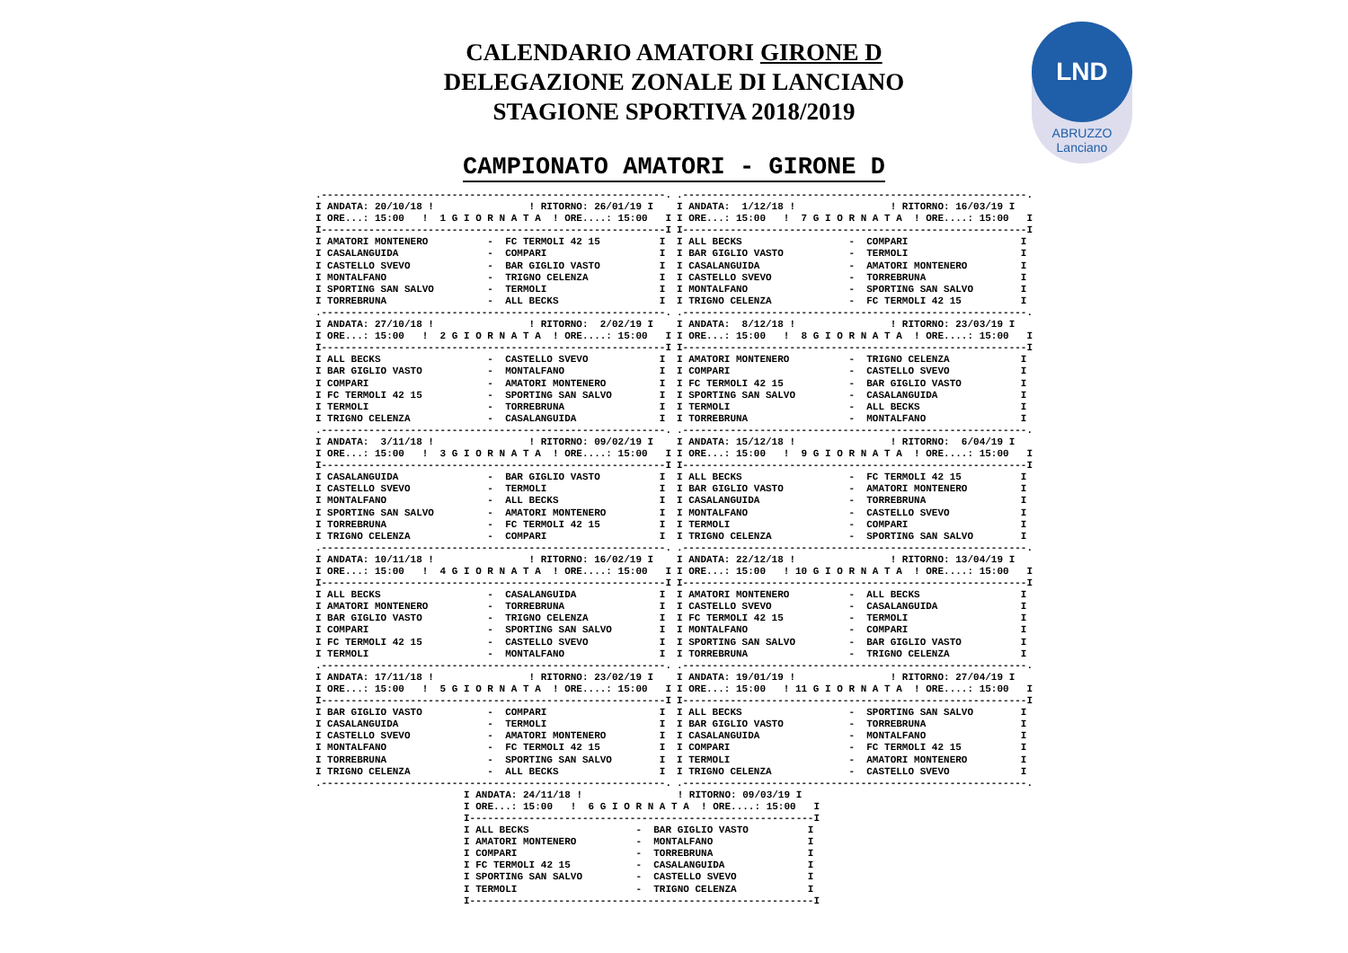CALENDARIO AMATORI GIRONE D
DELEGAZIONE ZONALE DI LANCIANO
STAGIONE SPORTIVA 2018/2019
LND
ABRUZZO Lanciano
CAMPIONATO AMATORI - GIRONE D
.----------------------------------------------------------.
I ANDATA: 20/10/18 !                ! RITORNO: 26/01/19 I
I ORE...: 15:00   !  1 G I O R N A T A  ! ORE....: 15:00   I
I----------------------------------------------------------I
I AMATORI MONTENERO          -  FC TERMOLI 42 15          I
I CASALANGUIDA               -  COMPARI                   I
I CASTELLO SVEVO             -  BAR GIGLIO VASTO          I
I MONTALFANO                 -  TRIGNO CELENZA            I
I SPORTING SAN SALVO         -  TERMOLI                   I
I TORREBRUNA                 -  ALL BECKS                 I
.----------------------------------------------------------.
I ANDATA: 27/10/18 !                ! RITORNO:  2/02/19 I
I ORE...: 15:00   !  2 G I O R N A T A  ! ORE....: 15:00   I
I----------------------------------------------------------I
I ALL BECKS                  -  CASTELLO SVEVO            I
I BAR GIGLIO VASTO           -  MONTALFANO                I
I COMPARI                    -  AMATORI MONTENERO         I
I FC TERMOLI 42 15           -  SPORTING SAN SALVO        I
I TERMOLI                    -  TORREBRUNA                I
I TRIGNO CELENZA             -  CASALANGUIDA              I
.----------------------------------------------------------.
I ANDATA:  3/11/18 !                ! RITORNO: 09/02/19 I
I ORE...: 15:00   !  3 G I O R N A T A  ! ORE....: 15:00   I
I----------------------------------------------------------I
I CASALANGUIDA               -  BAR GIGLIO VASTO          I
I CASTELLO SVEVO             -  TERMOLI                   I
I MONTALFANO                 -  ALL BECKS                 I
I SPORTING SAN SALVO         -  AMATORI MONTENERO         I
I TORREBRUNA                 -  FC TERMOLI 42 15          I
I TRIGNO CELENZA             -  COMPARI                   I
.----------------------------------------------------------.
I ANDATA: 10/11/18 !                ! RITORNO: 16/02/19 I
I ORE...: 15:00   !  4 G I O R N A T A  ! ORE....: 15:00   I
I----------------------------------------------------------I
I ALL BECKS                  -  CASALANGUIDA              I
I AMATORI MONTENERO          -  TORREBRUNA                I
I BAR GIGLIO VASTO           -  TRIGNO CELENZA            I
I COMPARI                    -  SPORTING SAN SALVO        I
I FC TERMOLI 42 15           -  CASTELLO SVEVO            I
I TERMOLI                    -  MONTALFANO                I
.----------------------------------------------------------.
I ANDATA: 17/11/18 !                ! RITORNO: 23/02/19 I
I ORE...: 15:00   !  5 G I O R N A T A  ! ORE....: 15:00   I
I----------------------------------------------------------I
I BAR GIGLIO VASTO           -  COMPARI                   I
I CASALANGUIDA               -  TERMOLI                   I
I CASTELLO SVEVO             -  AMATORI MONTENERO         I
I MONTALFANO                 -  FC TERMOLI 42 15          I
I TORREBRUNA                 -  SPORTING SAN SALVO        I
I TRIGNO CELENZA             -  ALL BECKS                 I
.----------------------------------------------------------.
.----------------------------------------------------------.
I ANDATA:  1/12/18 !                ! RITORNO: 16/03/19 I
I ORE...: 15:00   !  7 G I O R N A T A  ! ORE....: 15:00   I
I----------------------------------------------------------I
I ALL BECKS                  -  COMPARI                   I
I BAR GIGLIO VASTO           -  TERMOLI                   I
I CASALANGUIDA               -  AMATORI MONTENERO         I
I CASTELLO SVEVO             -  TORREBRUNA                I
I MONTALFANO                 -  SPORTING SAN SALVO        I
I TRIGNO CELENZA             -  FC TERMOLI 42 15          I
.----------------------------------------------------------.
I ANDATA:  8/12/18 !                ! RITORNO: 23/03/19 I
I ORE...: 15:00   !  8 G I O R N A T A  ! ORE....: 15:00   I
I----------------------------------------------------------I
I AMATORI MONTENERO          -  TRIGNO CELENZA            I
I COMPARI                    -  CASTELLO SVEVO            I
I FC TERMOLI 42 15           -  BAR GIGLIO VASTO          I
I SPORTING SAN SALVO         -  CASALANGUIDA              I
I TERMOLI                    -  ALL BECKS                 I
I TORREBRUNA                 -  MONTALFANO                I
.----------------------------------------------------------.
I ANDATA: 15/12/18 !                ! RITORNO:  6/04/19 I
I ORE...: 15:00   !  9 G I O R N A T A  ! ORE....: 15:00   I
I----------------------------------------------------------I
I ALL BECKS                  -  FC TERMOLI 42 15          I
I BAR GIGLIO VASTO           -  AMATORI MONTENERO         I
I CASALANGUIDA               -  TORREBRUNA                I
I MONTALFANO                 -  CASTELLO SVEVO            I
I TERMOLI                    -  COMPARI                   I
I TRIGNO CELENZA             -  SPORTING SAN SALVO        I
.----------------------------------------------------------.
I ANDATA: 22/12/18 !                ! RITORNO: 13/04/19 I
I ORE...: 15:00   ! 10 G I O R N A T A  ! ORE....: 15:00   I
I----------------------------------------------------------I
I AMATORI MONTENERO          -  ALL BECKS                 I
I CASTELLO SVEVO             -  CASALANGUIDA              I
I FC TERMOLI 42 15           -  TERMOLI                   I
I MONTALFANO                 -  COMPARI                   I
I SPORTING SAN SALVO         -  BAR GIGLIO VASTO          I
I TORREBRUNA                 -  TRIGNO CELENZA            I
.----------------------------------------------------------.
I ANDATA: 19/01/19 !                ! RITORNO: 27/04/19 I
I ORE...: 15:00   ! 11 G I O R N A T A  ! ORE....: 15:00   I
I----------------------------------------------------------I
I ALL BECKS                  -  SPORTING SAN SALVO        I
I BAR GIGLIO VASTO           -  TORREBRUNA                I
I CASALANGUIDA               -  MONTALFANO                I
I COMPARI                    -  FC TERMOLI 42 15          I
I TERMOLI                    -  AMATORI MONTENERO         I
I TRIGNO CELENZA             -  CASTELLO SVEVO            I
.----------------------------------------------------------.
I ANDATA: 24/11/18 !                ! RITORNO: 09/03/19 I
I ORE...: 15:00   !  6 G I O R N A T A  ! ORE....: 15:00   I
I----------------------------------------------------------I
I ALL BECKS                  -  BAR GIGLIO VASTO          I
I AMATORI MONTENERO          -  MONTALFANO                I
I COMPARI                    -  TORREBRUNA                I
I FC TERMOLI 42 15           -  CASALANGUIDA              I
I SPORTING SAN SALVO         -  CASTELLO SVEVO            I
I TERMOLI                    -  TRIGNO CELENZA            I
I----------------------------------------------------------I